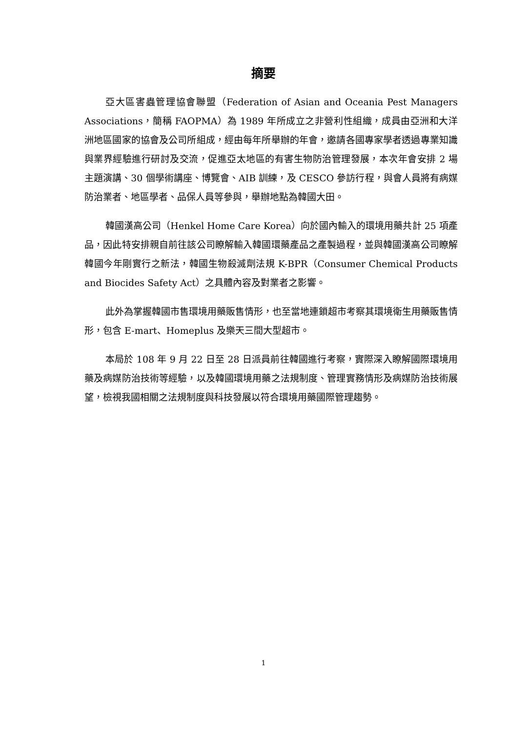摘要
亞大區害蟲管理協會聯盟（Federation of Asian and Oceania Pest Managers Associations，簡稱 FAOPMA）為 1989 年所成立之非營利性組織，成員由亞洲和大洋洲地區國家的協會及公司所組成，經由每年所舉辦的年會，邀請各國專家學者透過專業知識與業界經驗進行研討及交流，促進亞太地區的有害生物防治管理發展，本次年會安排 2 場主題演講、30 個學術講座、博覽會、AIB 訓練，及 CESCO 參訪行程，與會人員將有病媒防治業者、地區學者、品保人員等參與，舉辦地點為韓國大田。
韓國漢高公司（Henkel Home Care Korea）向於國內輸入的環境用藥共計 25 項產品，因此特安排親自前往該公司瞭解輸入韓國環藥產品之產製過程，並與韓國漢高公司瞭解韓國今年剛實行之新法，韓國生物殺滅劑法規 K-BPR（Consumer Chemical Products and Biocides Safety Act）之具體內容及對業者之影響。
此外為掌握韓國市售環境用藥販售情形，也至當地連鎖超市考察其環境衛生用藥販售情形，包含 E-mart、Homeplus 及樂天三間大型超市。
本局於 108 年 9 月 22 日至 28 日派員前往韓國進行考察，實際深入瞭解國際環境用藥及病媒防治技術等經驗，以及韓國環境用藥之法規制度、管理實務情形及病媒防治技術展望，檢視我國相關之法規制度與科技發展以符合環境用藥國際管理趨勢。
1